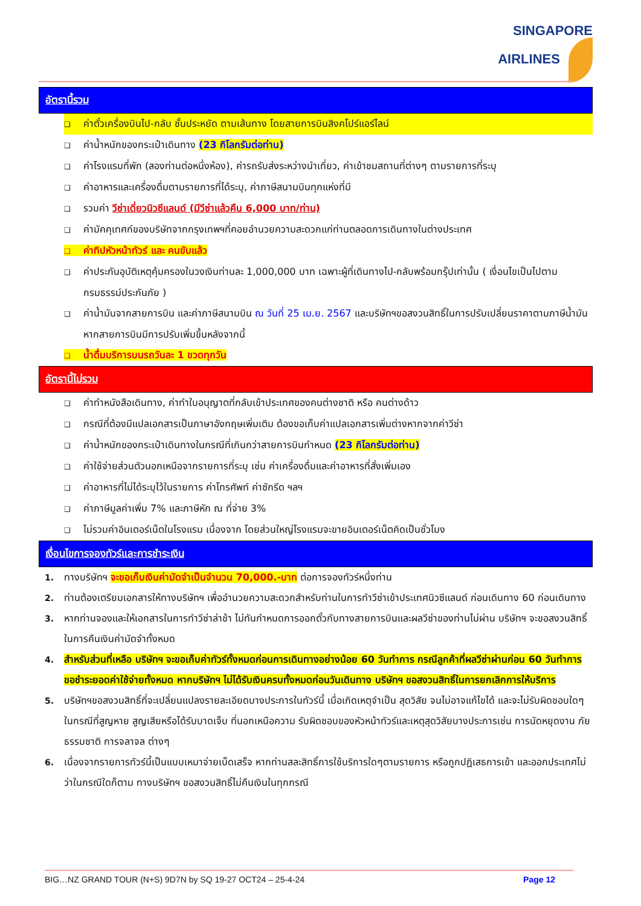SINGAPORE
AIRLINES
อัตรานี้รวม
❑ ค่าตั๋วเครื่องบินไป-กลับ ชั้นประหยัด ตามเส้นทาง โดยสายการบินสิงคโปร์แอร์ไลน์
❑ ค่าน้ำหนักของกระเป๋าเดินทาง (23 กิโลกรัมต่อท่าน)
❑ ค่าโรงแรมที่พัก (สองท่านต่อหนึ่งห้อง), ค่ารถรับส่งระหว่างนำเที่ยว, ค่าเข้าชมสถานที่ต่างๆ ตามรายการที่ระบุ
❑ ค่าอาหารและเครื่องดื่มตามรายการที่ได้ระบุ, ค่าภาษีสนามบินทุกแห่งที่มี
❑ รวมค่า วีซ่าเดี่ยวนิวซีแลนด์ (มีวีซ่าแล้วคืน 6,000 บาท/ท่าน)
❑ ค่ามัคคุเทศก์ของบริษัทจากกรุงเทพฯที่คอยอำนวยความสะดวกแก่ท่านตลอดการเดินทางในต่างประเทศ
❑ ค่าทิปหัวหน้าทัวร์ และ คนขับแล้ว
❑ ค่าประกันอุบัติเหตุคุ้มครองในวงเงินท่านละ 1,000,000 บาท เฉพาะผู้ที่เดินทางไป-กลับพร้อมกรุ๊ปเท่านั้น ( เงื่อนไขเป็นไปตามกรมธรรม์ประกันภัย )
❑ ค่าน้ำมันจากสายการบิน และค่าภาษีสนามบิน ณ วันที่ 25 เม.ย. 2567 และบริษัทฯขอสงวนสิทธิ์ในการปรับเปลี่ยนราคาตามภาษีน้ำมันหากสายการบินมีการปรับเพิ่มขึ้นหลังจากนี้
❑ น้ำดื่มบริการบนรถวันละ 1 ขวดทุกวัน
อัตรานี้ไม่รวม
❑ ค่าทำหนังสือเดินทาง, ค่าทำใบอนุญาตที่กลับเข้าประเทศของคนต่างชาติ หรือ คนต่างด้าว
❑ กรณีที่ต้องมีแปลเอกสารเป็นภาษาอังกฤษเพิ่มเติม ต้องขอเก็บค่าแปลเอกสารเพิ่มต่างหากจากค่าวีซ่า
❑ ค่าน้ำหนักของกระเป๋าเดินทางในกรณีที่เกินกว่าสายการบินกำหนด (23 กิโลกรัมต่อท่าน)
❑ ค่าใช้จ่ายส่วนตัวนอกเหนือจากรายการที่ระบุ เช่น ค่าเครื่องดื่มและค่าอาหารที่สั่งเพิ่มเอง
❑ ค่าอาหารที่ไม่ได้ระบุไว้ในรายการ ค่าโทรศัพท์ ค่าซักรีด ฯลฯ
❑ ค่าภาษีมูลค่าเพิ่ม 7% และภาษีหัก ณ ที่จ่าย 3%
❑ ไม่รวมค่าอินเตอร์เน็ตในโรงแรม เนื่องจาก โดยส่วนใหญ่โรงแรมจะขายอินเตอร์เน็ตคิดเป็นชั่วโมง
เงื่อนไขการจองทัวร์และการชำระเงิน
1. ทางบริษัทฯ จะขอเก็บเงินค่ามัดจำเป็นจำนวน 70,000.-บาท ต่อการจองทัวร์หนึ่งท่าน
2. ท่านต้องเตรียมเอกสารให้ทางบริษัทฯ เพื่ออำนวยความสะดวกสำหรับท่านในการทำวีซ่าเข้าประเทศนิวซีแลนด์ ก่อนเดินทาง 60 ก่อนเดินทาง
3. หากท่านจองและให้เอกสารในการทำวีซ่าล่าช้า ไม่ทันกำหนดการออกตั๋วกับทางสายการบินและผลวีซ่าของท่านไม่ผ่าน บริษัทฯ จะขอสงวนสิทธิ์ในการคืนเงินค่ามัดจำทั้งหมด
4. สำหรับส่วนที่เหลือ บริษัทฯ จะขอเก็บค่าทัวร์ทั้งหมดก่อนการเดินทางอย่างน้อย 60 วันทำการ กรณีลูกค้าที่ผลวีซ่าผ่านก่อน 60 วันทำการ ขอชำระยอดค่าใช้จ่ายทั้งหมด หากบริษัทฯ ไม่ได้รับเงินครบทั้งหมดก่อนวันเดินทาง บริษัทฯ ขอสงวนสิทธิ์ในการยกเลิกการให้บริการ
5. บริษัทฯขอสงวนสิทธิ์ที่จะเปลี่ยนแปลงรายละเอียดบางประการในทัวร์นี้ เมื่อเกิดเหตุจำเป็น สุดวิสัย จนไม่อาจแก้ไขได้ และจะไม่รับผิดชอบใดๆ ในกรณีที่สูญหาย สูญเสียหรือได้รับบาดเจ็บ ที่นอกเหนือความ รับผิดชอบของหัวหน้าทัวร์และเหตุสุดวิสัยบางประการเช่น การนัดหยุดงาน ภัยธรรมชาติ การจลาจล ต่างๆ
6. เนื่องจากรายการทัวร์นี้เป็นแบบเหมาจ่ายเบ็ดเสร็จ หากท่านสละสิทธิ์การใช้บริการใดๆตามรายการ หรือถูกปฏิเสธการเข้า และออกประเทศไม่ว่าในกรณีใดก็ตาม ทางบริษัทฯ ขอสงวนสิทธิ์ไม่คืนเงินในทุกกรณี
BIG…NZ GRAND TOUR (N+S) 9D7N by SQ 19-27 OCT24 – 25-4-24 Page 12